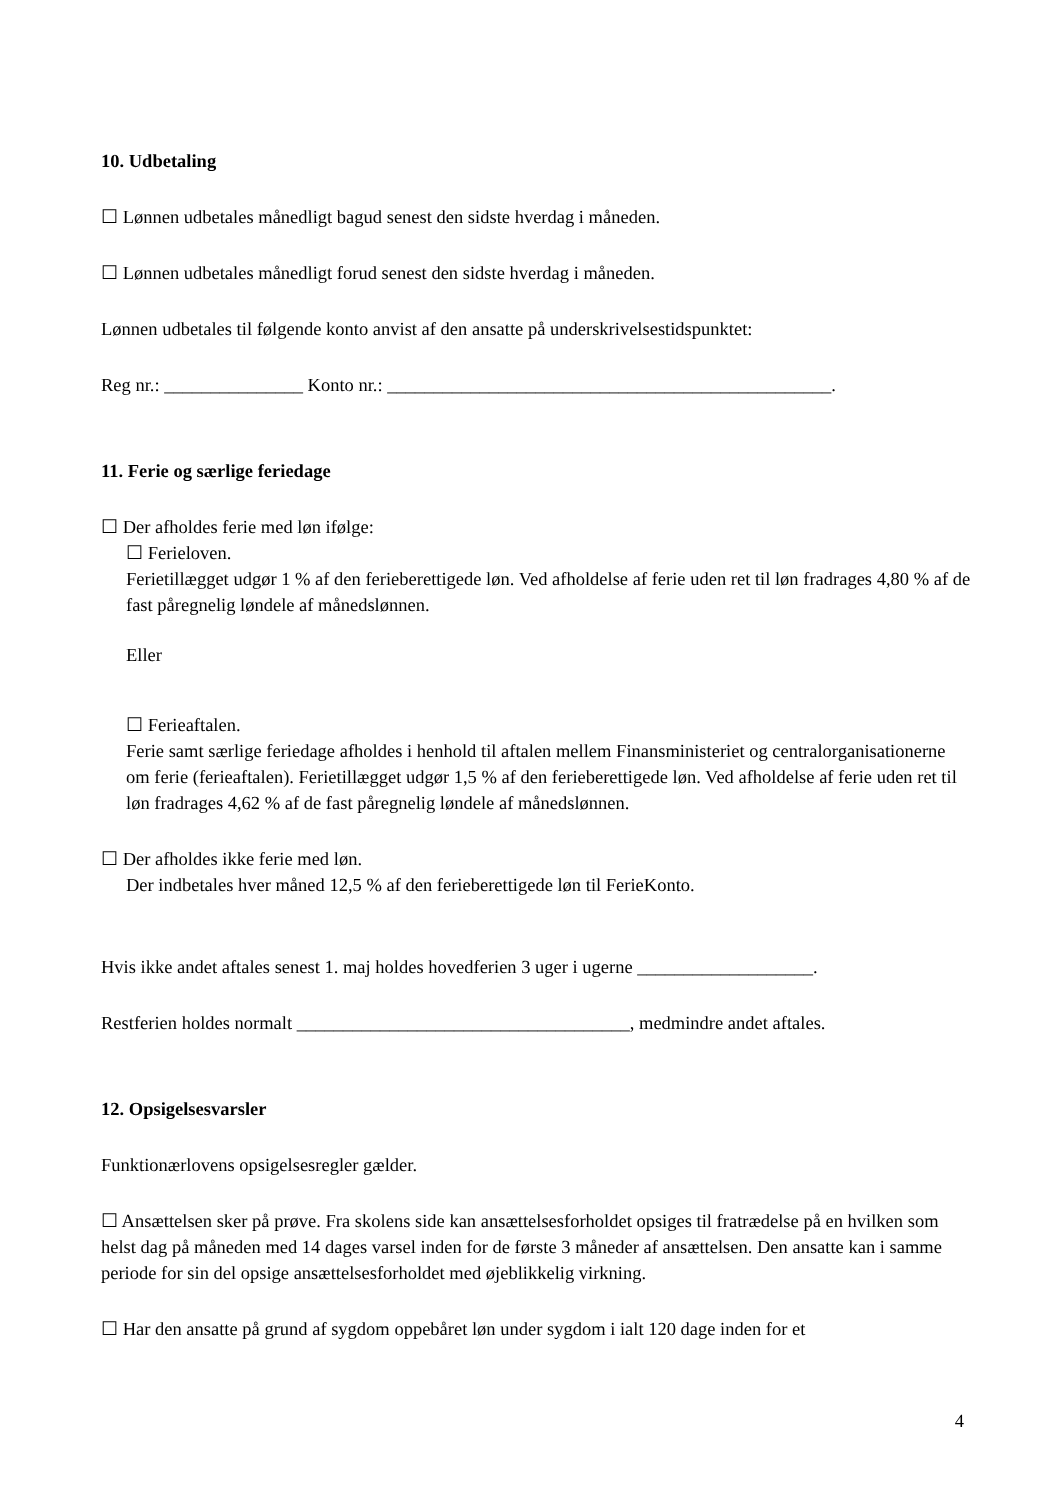10. Udbetaling
☐ Lønnen udbetales månedligt bagud senest den sidste hverdag i måneden.
☐ Lønnen udbetales månedligt forud senest den sidste hverdag i måneden.
Lønnen udbetales til følgende konto anvist af den ansatte på underskrivelsestidspunktet:
Reg nr.: _______________ Konto nr.: ________________________________________________.
11. Ferie og særlige feriedage
☐ Der afholdes ferie med løn ifølge:
☐ Ferieloven.
Ferietillægget udgør 1 % af den ferieberettigede løn. Ved afholdelse af ferie uden ret til løn fradrages 4,80 % af de fast påregnelig løndele af månedslønnen.
Eller
☐ Ferieaftalen.
Ferie samt særlige feriedage afholdes i henhold til aftalen mellem Finansministeriet og centralorganisationerne om ferie (ferieaftalen). Ferietillægget udgør 1,5 % af den ferieberettigede løn. Ved afholdelse af ferie uden ret til løn fradrages 4,62 % af de fast påregnelig løndele af månedslønnen.
☐ Der afholdes ikke ferie med løn.
Der indbetales hver måned 12,5 % af den ferieberettigede løn til FerieKonto.
Hvis ikke andet aftales senest 1. maj holdes hovedferien 3 uger i ugerne ___________________.
Restferien holdes normalt ____________________________________, medmindre andet aftales.
12. Opsigelsesvarsler
Funktionærlovens opsigelsesregler gælder.
☐ Ansættelsen sker på prøve. Fra skolens side kan ansættelsesforholdet opsiges til fratrædelse på en hvilken som helst dag på måneden med 14 dages varsel inden for de første 3 måneder af ansættelsen. Den ansatte kan i samme periode for sin del opsige ansættelsesforholdet med øjeblikkelig virkning.
☐ Har den ansatte på grund af sygdom oppebåret løn under sygdom i ialt 120 dage inden for et
4